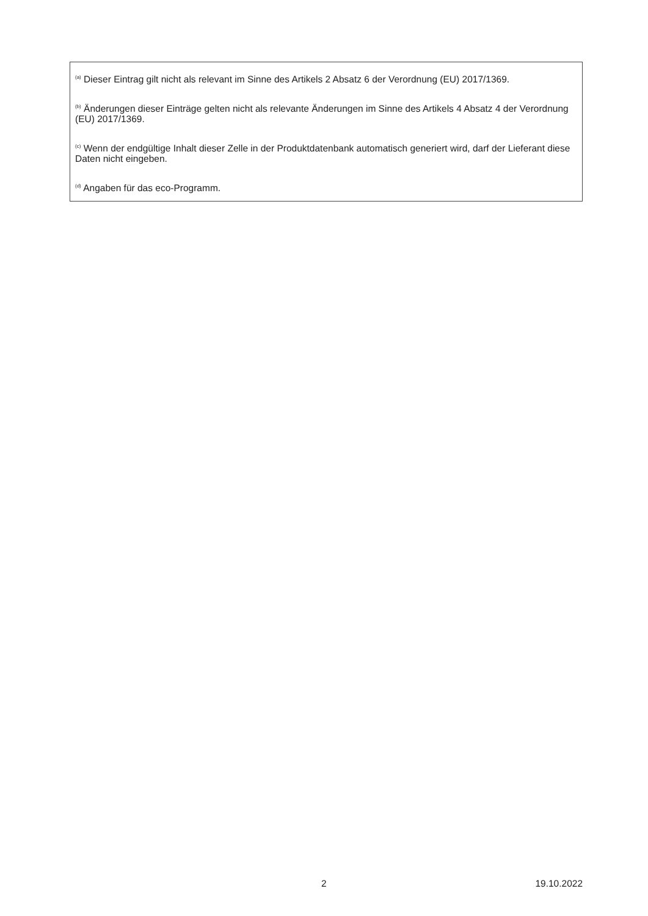<sup>(a)</sup> Dieser Eintrag gilt nicht als relevant im Sinne des Artikels 2 Absatz 6 der Verordnung (EU) 2017/1369.
<sup>(b)</sup> Änderungen dieser Einträge gelten nicht als relevante Änderungen im Sinne des Artikels 4 Absatz 4 der Verordnung (EU) 2017/1369.
<sup>(c)</sup> Wenn der endgültige Inhalt dieser Zelle in der Produktdatenbank automatisch generiert wird, darf der Lieferant diese Daten nicht eingeben.
<sup>(d)</sup> Angaben für das eco-Programm.
2 19.10.2022